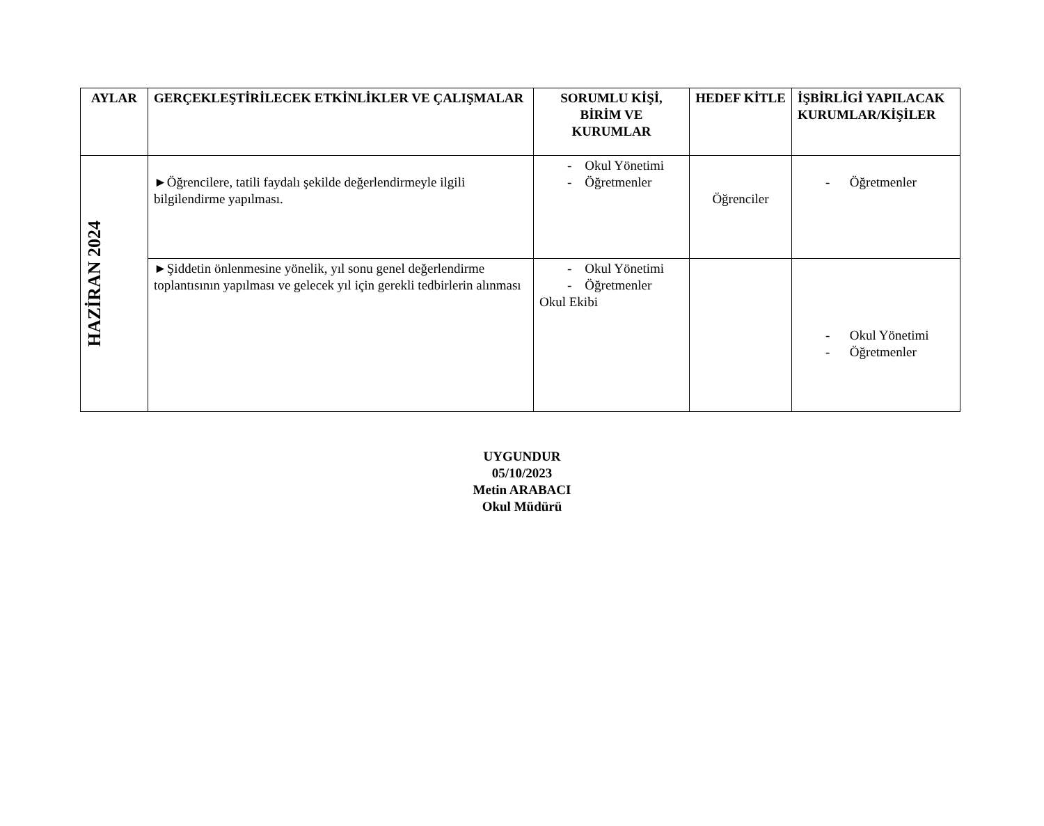| AYLAR | GERÇEKLEŞTİRİLECEK ETKİNLİKLER VE ÇALIŞMALAR | SORUMLU KİŞİ, BİRİM VE KURUMLAR | HEDEF KİTLE | İŞBİRLİGİ YAPILACAK KURUMLAR/KİŞİLER |
| --- | --- | --- | --- | --- |
| HAZİRAN 2024 | ►Öğrencilere, tatili faydalı şekilde değerlendirmeyle ilgili bilgilendirme yapılması. | - Okul Yönetimi - Öğretmenler | Öğrenciler | - Öğretmenler |
| | ►Şiddetin önlenmesine yönelik, yıl sonu genel değerlendirme toplantısının yapılması ve gelecek yıl için gerekli tedbirlerin alınması | - Okul Yönetimi - Öğretmenler Okul Ekibi | | - Okul Yönetimi - Öğretmenler |
UYGUNDUR
05/10/2023
Metin ARABACI
Okul Müdürü